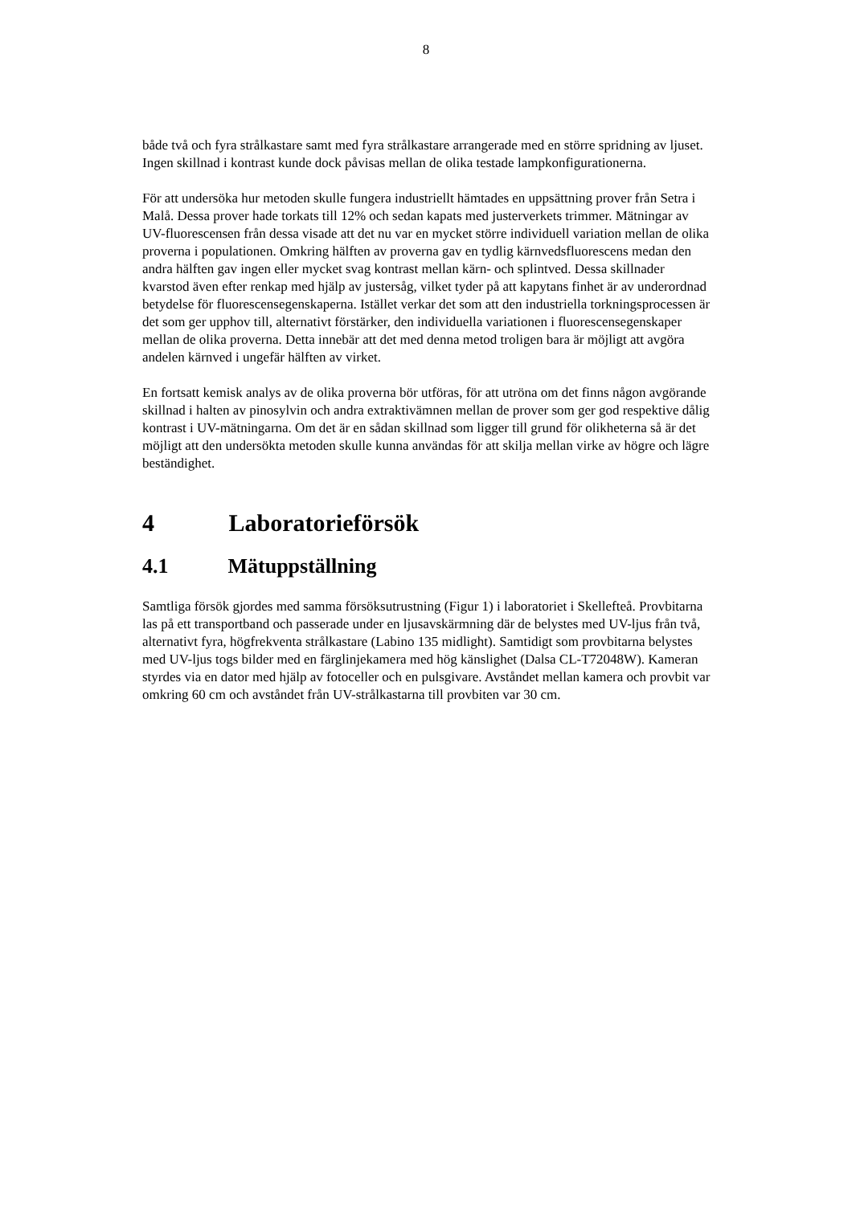8
både två och fyra strålkastare samt med fyra strålkastare arrangerade med en större spridning av ljuset. Ingen skillnad i kontrast kunde dock påvisas mellan de olika testade lampkonfigurationerna.
För att undersöka hur metoden skulle fungera industriellt hämtades en uppsättning prover från Setra i Malå. Dessa prover hade torkats till 12% och sedan kapats med justerverkets trimmer. Mätningar av UV-fluorescensen från dessa visade att det nu var en mycket större individuell variation mellan de olika proverna i populationen. Omkring hälften av proverna gav en tydlig kärnvedsfluorescens medan den andra hälften gav ingen eller mycket svag kontrast mellan kärn- och splintved. Dessa skillnader kvarstod även efter renkap med hjälp av justersåg, vilket tyder på att kapytans finhet är av underordnad betydelse för fluorescensegenskaperna. Istället verkar det som att den industriella torkningsprocessen är det som ger upphov till, alternativt förstärker, den individuella variationen i fluorescensegenskaper mellan de olika proverna. Detta innebär att det med denna metod troligen bara är möjligt att avgöra andelen kärnved i ungefär hälften av virket.
En fortsatt kemisk analys av de olika proverna bör utföras, för att utröna om det finns någon avgörande skillnad i halten av pinosylvin och andra extraktivämnen mellan de prover som ger god respektive dålig kontrast i UV-mätningarna. Om det är en sådan skillnad som ligger till grund för olikheterna så är det möjligt att den undersökta metoden skulle kunna användas för att skilja mellan virke av högre och lägre beständighet.
4 Laboratorieförsök
4.1 Mätuppställning
Samtliga försök gjordes med samma försöksutrustning (Figur 1) i laboratoriet i Skellefteå. Provbitarna las på ett transportband och passerade under en ljusavskärmning där de belystes med UV-ljus från två, alternativt fyra, högfrekventa strålkastare (Labino 135 midlight). Samtidigt som provbitarna belystes med UV-ljus togs bilder med en färglinjekamera med hög känslighet (Dalsa CL-T72048W). Kameran styrdes via en dator med hjälp av fotoceller och en pulsgivare. Avståndet mellan kamera och provbit var omkring 60 cm och avståndet från UV-strålkastarna till provbiten var 30 cm.